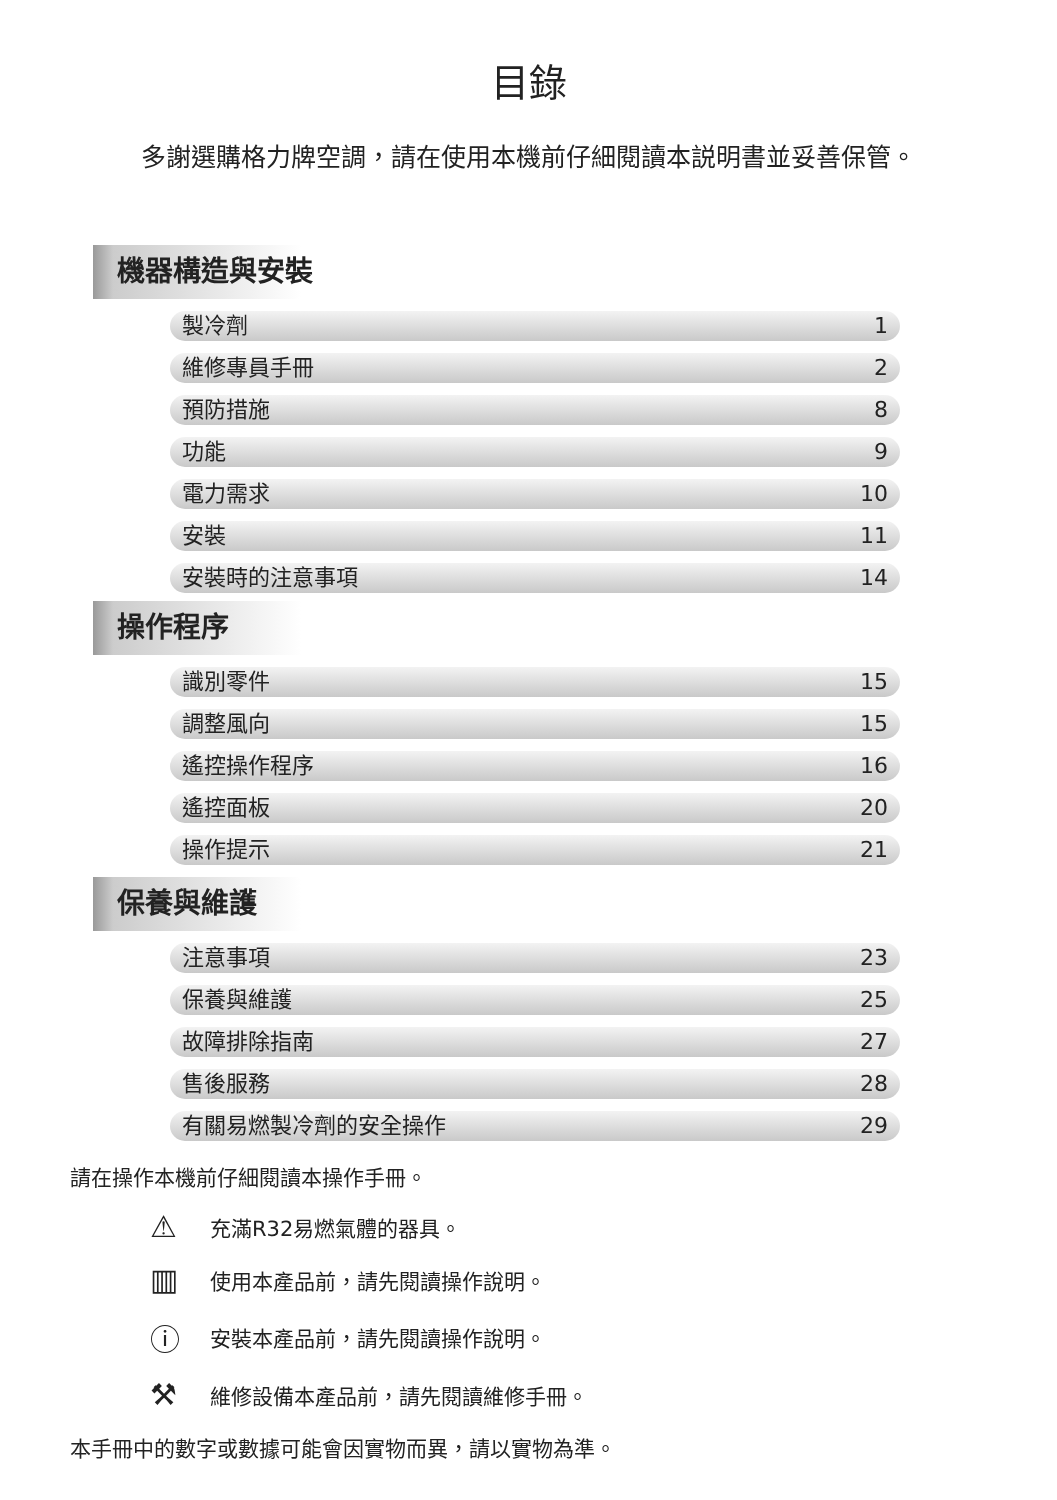目錄
多謝選購格力牌空調，請在使用本機前仔細閱讀本説明書並妥善保管。
機器構造與安裝
製冷劑 1
維修專員手冊 2
預防措施 8
功能 9
電力需求 10
安裝 11
安裝時的注意事項 14
操作程序
識別零件 15
調整風向 15
遙控操作程序 16
遙控面板 20
操作提示 21
保養與維護
注意事項 23
保養與維護 25
故障排除指南 27
售後服務 28
有關易燃製冷劑的安全操作 29
請在操作本機前仔細閱讀本操作手冊。
⚠ 充滿R32易燃氣體的器具。
▥ 使用本產品前，請先閱讀操作說明。
ⓘ 安裝本產品前，請先閱讀操作說明。
⚒ 維修設備本產品前，請先閱讀維修手冊。
本手冊中的數字或數據可能會因實物而異，請以實物為準。